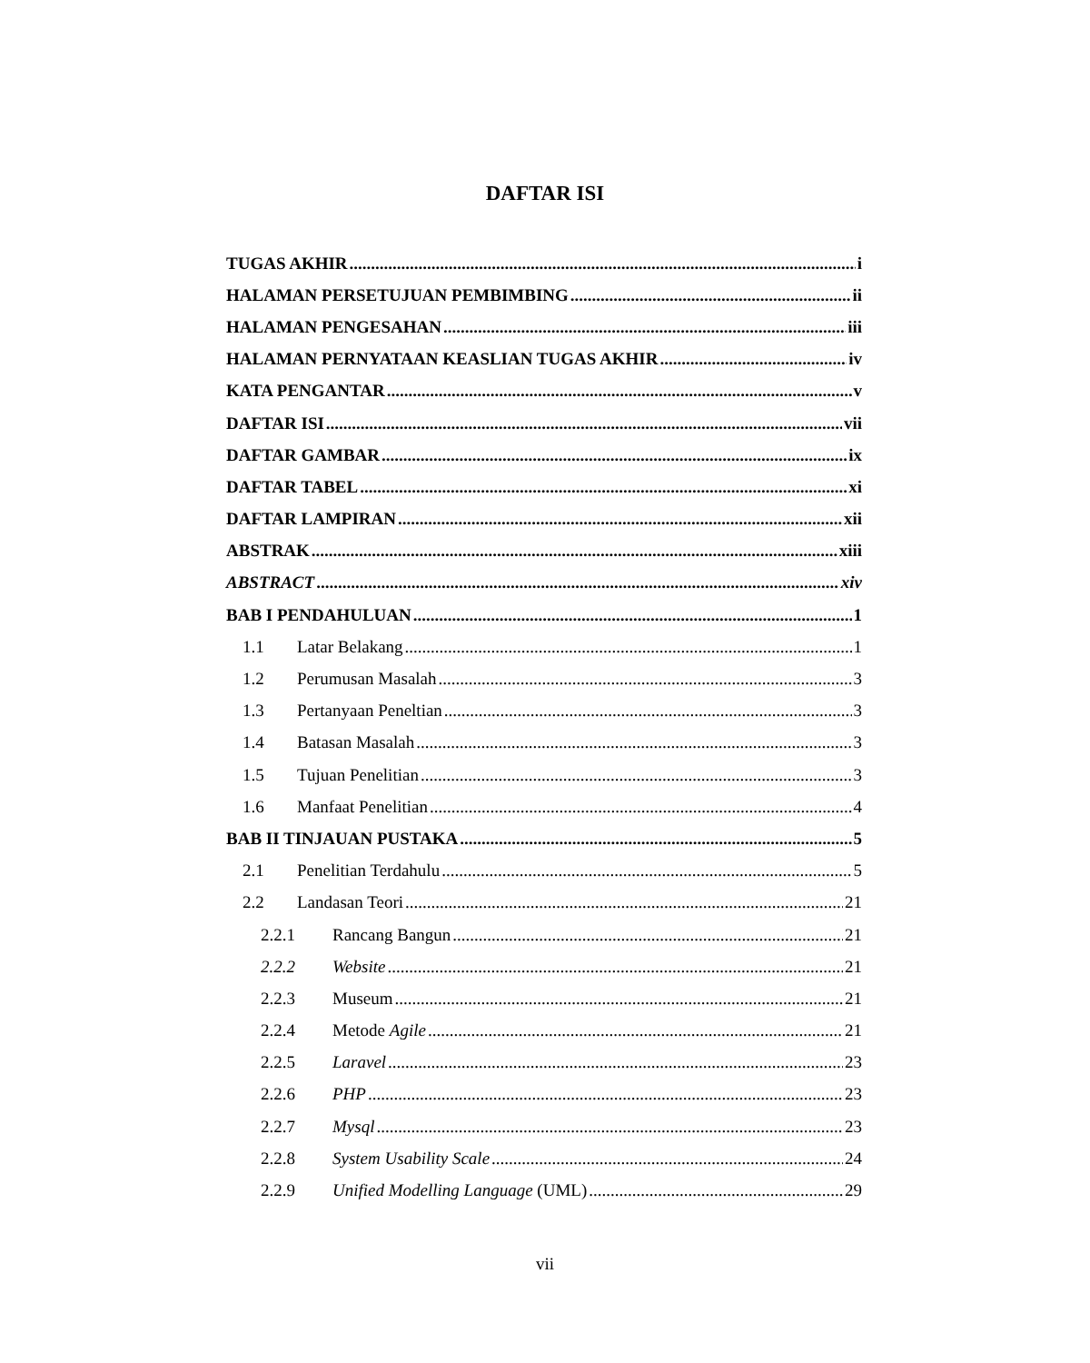DAFTAR ISI
TUGAS AKHIR i
HALAMAN PERSETUJUAN PEMBIMBING ii
HALAMAN PENGESAHAN iii
HALAMAN PERNYATAAN KEASLIAN TUGAS AKHIR iv
KATA PENGANTAR v
DAFTAR ISI vii
DAFTAR GAMBAR ix
DAFTAR TABEL xi
DAFTAR LAMPIRAN xii
ABSTRAK xiii
ABSTRACT xiv
BAB I PENDAHULUAN 1
1.1 Latar Belakang 1
1.2 Perumusan Masalah 3
1.3 Pertanyaan Peneltian 3
1.4 Batasan Masalah 3
1.5 Tujuan Penelitian 3
1.6 Manfaat Penelitian 4
BAB II TINJAUAN PUSTAKA 5
2.1 Penelitian Terdahulu 5
2.2 Landasan Teori 21
2.2.1 Rancang Bangun 21
2.2.2 Website 21
2.2.3 Museum 21
2.2.4 Metode Agile 21
2.2.5 Laravel 23
2.2.6 PHP 23
2.2.7 Mysql 23
2.2.8 System Usability Scale 24
2.2.9 Unified Modelling Language (UML) 29
vii